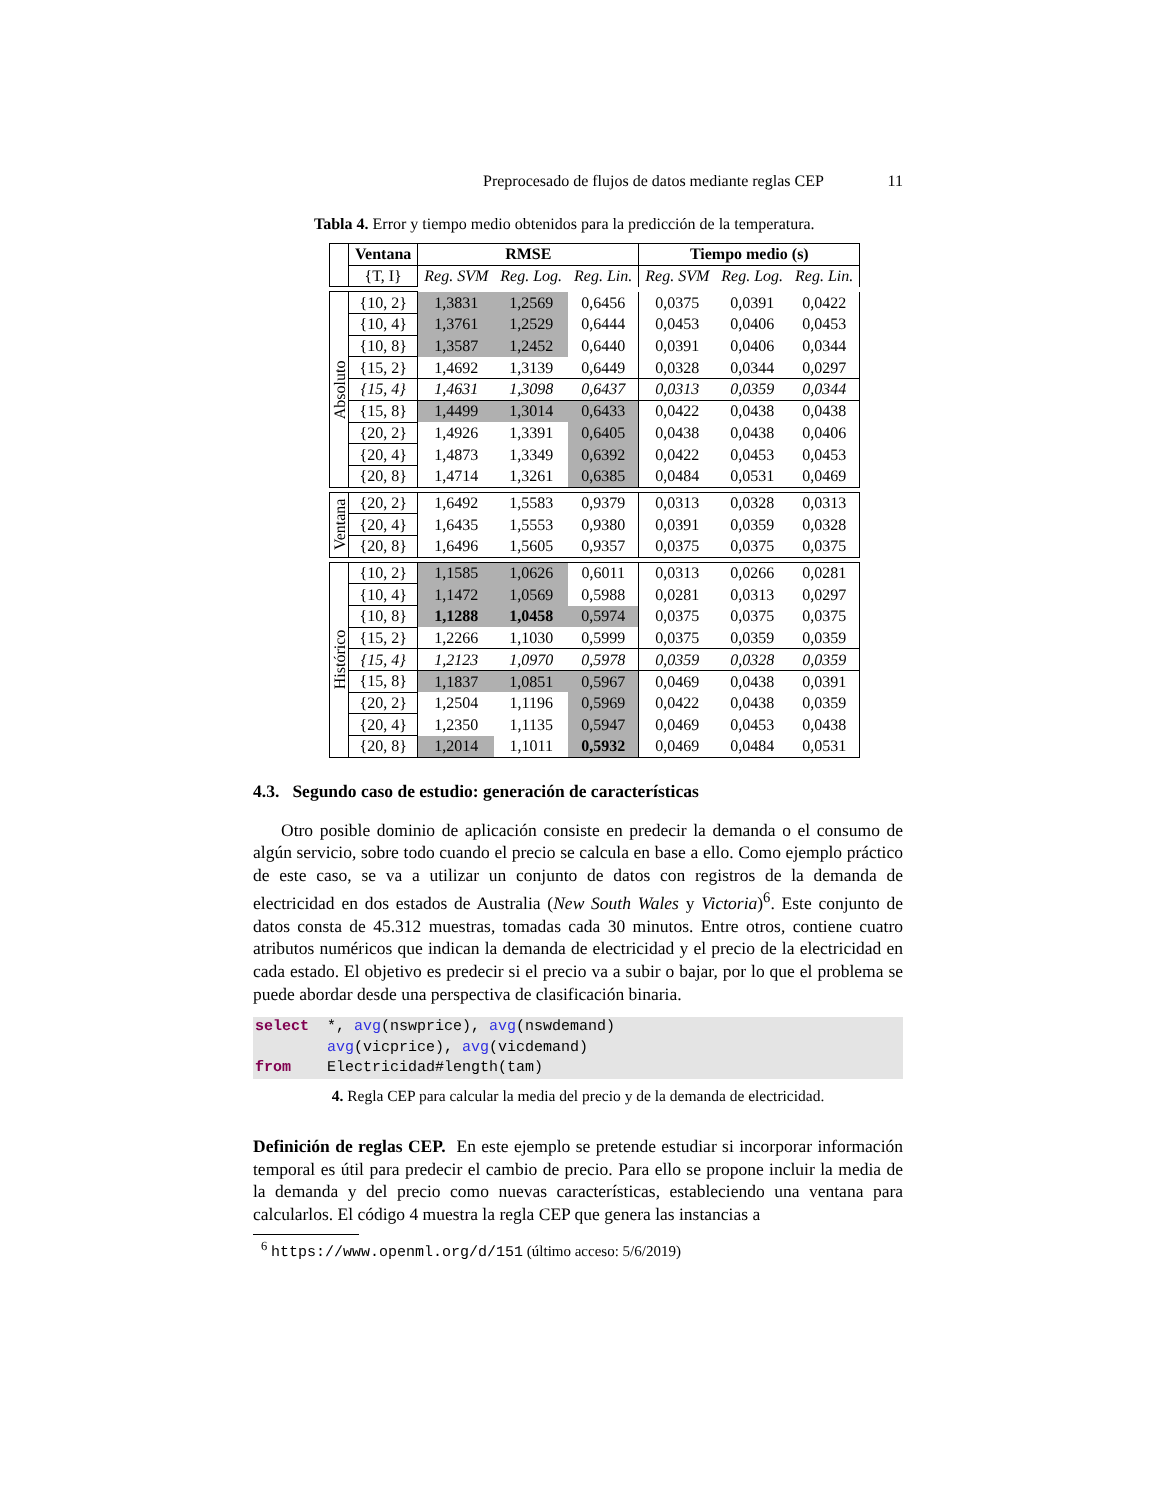Preprocesado de flujos de datos mediante reglas CEP 11
Tabla 4. Error y tiempo medio obtenidos para la predicción de la temperatura.
| | Ventana | RMSE | | | Tiempo medio (s) | | |
| | {T, I} | Reg. SVM | Reg. Log. | Reg. Lin. | Reg. SVM | Reg. Log. | Reg. Lin. |
| Absoluto | {10, 2} | 1,3831 | 1,2569 | 0,6456 | 0,0375 | 0,0391 | 0,0422 |
| | {10, 4} | 1,3761 | 1,2529 | 0,6444 | 0,0453 | 0,0406 | 0,0453 |
| | {10, 8} | 1,3587 | 1,2452 | 0,6440 | 0,0391 | 0,0406 | 0,0344 |
| | {15, 2} | 1,4692 | 1,3139 | 0,6449 | 0,0328 | 0,0344 | 0,0297 |
| | {15, 4} | 1,4631 | 1,3098 | 0,6437 | 0,0313 | 0,0359 | 0,0344 |
| | {15, 8} | 1,4499 | 1,3014 | 0,6433 | 0,0422 | 0,0438 | 0,0438 |
| | {20, 2} | 1,4926 | 1,3391 | 0,6405 | 0,0438 | 0,0438 | 0,0406 |
| | {20, 4} | 1,4873 | 1,3349 | 0,6392 | 0,0422 | 0,0453 | 0,0453 |
| | {20, 8} | 1,4714 | 1,3261 | 0,6385 | 0,0484 | 0,0531 | 0,0469 |
| Ventana | {20, 2} | 1,6492 | 1,5583 | 0,9379 | 0,0313 | 0,0328 | 0,0313 |
| | {20, 4} | 1,6435 | 1,5553 | 0,9380 | 0,0391 | 0,0359 | 0,0328 |
| | {20, 8} | 1,6496 | 1,5605 | 0,9357 | 0,0375 | 0,0375 | 0,0375 |
| Histórico | {10, 2} | 1,1585 | 1,0626 | 0,6011 | 0,0313 | 0,0266 | 0,0281 |
| | {10, 4} | 1,1472 | 1,0569 | 0,5988 | 0,0281 | 0,0313 | 0,0297 |
| | {10, 8} | 1,1288 | 1,0458 | 0,5974 | 0,0375 | 0,0375 | 0,0375 |
| | {15, 2} | 1,2266 | 1,1030 | 0,5999 | 0,0375 | 0,0359 | 0,0359 |
| | {15, 4} | 1,2123 | 1,0970 | 0,5978 | 0,0359 | 0,0328 | 0,0359 |
| | {15, 8} | 1,1837 | 1,0851 | 0,5967 | 0,0469 | 0,0438 | 0,0391 |
| | {20, 2} | 1,2504 | 1,1196 | 0,5969 | 0,0422 | 0,0438 | 0,0359 |
| | {20, 4} | 1,2350 | 1,1135 | 0,5947 | 0,0469 | 0,0453 | 0,0438 |
| | {20, 8} | 1,2014 | 1,1011 | 0,5932 | 0,0469 | 0,0484 | 0,0531 |
4.3. Segundo caso de estudio: generación de características
Otro posible dominio de aplicación consiste en predecir la demanda o el consumo de algún servicio, sobre todo cuando el precio se calcula en base a ello. Como ejemplo práctico de este caso, se va a utilizar un conjunto de datos con registros de la demanda de electricidad en dos estados de Australia (New South Wales y Victoria)<sup>6</sup>. Este conjunto de datos consta de 45.312 muestras, tomadas cada 30 minutos. Entre otros, contiene cuatro atributos numéricos que indican la demanda de electricidad y el precio de la electricidad en cada estado. El objetivo es predecir si el precio va a subir o bajar, por lo que el problema se puede abordar desde una perspectiva de clasificación binaria.
select *, avg(nswprice), avg(nswdemand) avg(vicprice), avg(vicdemand) from Electricidad#length(tam)
4. Regla CEP para calcular la media del precio y de la demanda de electricidad.
Definición de reglas CEP. En este ejemplo se pretende estudiar si incorporar información temporal es útil para predecir el cambio de precio. Para ello se propone incluir la media de la demanda y del precio como nuevas características, estableciendo una ventana para calcularlos. El código 4 muestra la regla CEP que genera las instancias a
<sup>6</sup> https://www.openml.org/d/151 (último acceso: 5/6/2019)